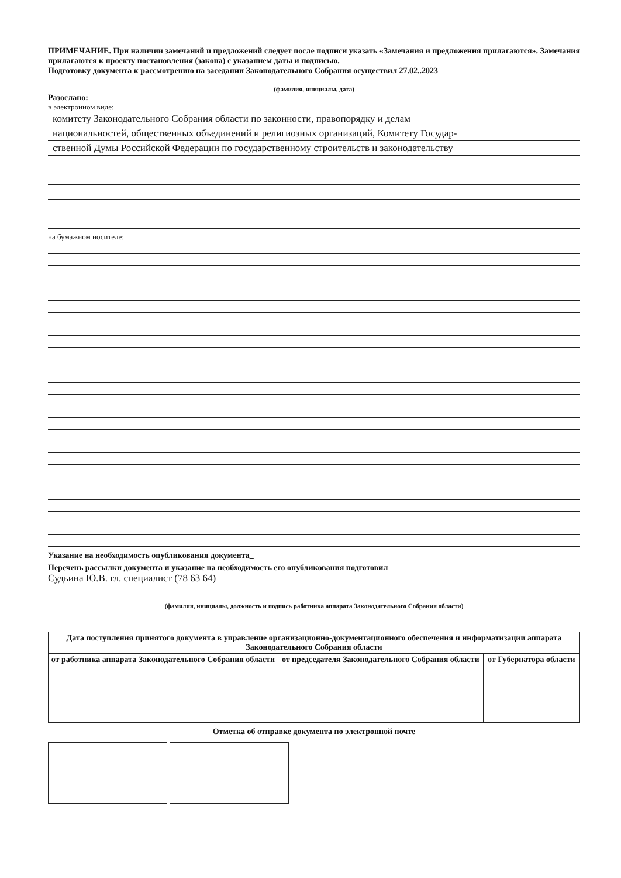ПРИМЕЧАНИЕ. При наличии замечаний и предложений следует после подписи указать «Замечания и предложения прилагаются». Замечания прилагаются к проекту постановления (закона) с указанием даты и подписью.
Подготовку документа к рассмотрению на заседании Законодательного Собрания осуществил 27.02..2023
(фамилия, инициалы, дата)
Разослано:
в электронном виде:
комитету Законодательного Собрания области по законности, правопорядку и делам
национальностей, общественных объединений и религиозных организаций, Комитету Государ-
ственной Думы Российской Федерации по государственному строительств и законодательству
на бумажном носителе:
Указание на необходимость опубликования документа_
Перечень рассылки документа и указание на необходимость его опубликования подготовил________________
Судьина Ю.В. гл. специалист (78 63 64)
(фамилия, инициалы, должность и подпись работника аппарата Законодательного Собрания области)
| Дата поступления принятого документа в управление организационно-документационного обеспечения и информатизации аппарата Законодательного Собрания области | | |
| от работника аппарата Законодательного Собрания области | от председателя Законодательного Собрания области | от Губернатора области |
Отметка об отправке документа по электронной почте